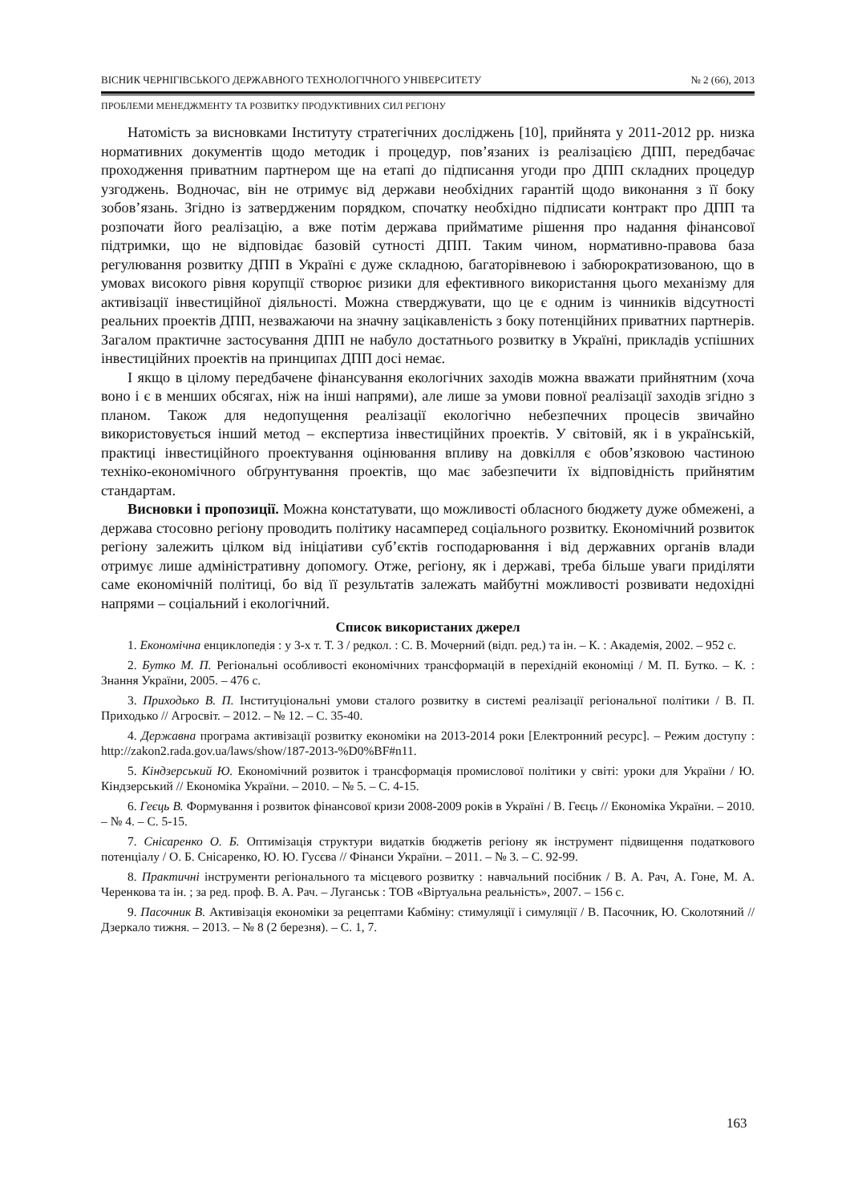ВІСНИК ЧЕРНІГІВСЬКОГО ДЕРЖАВНОГО ТЕХНОЛОГІЧНОГО УНІВЕРСИТЕТУ № 2 (66), 2013
ПРОБЛЕМИ МЕНЕДЖМЕНТУ ТА РОЗВИТКУ ПРОДУКТИВНИХ СИЛ РЕГІОНУ
Натомість за висновками Інституту стратегічних досліджень [10], прийнята у 2011-2012 рр. низка нормативних документів щодо методик і процедур, пов’язаних із реалізацією ДПП, передбачає проходження приватним партнером ще на етапі до підписання угоди про ДПП складних процедур узгоджень. Водночас, він не отримує від держави необхідних гарантій щодо виконання з її боку зобов’язань. Згідно із затвердженим порядком, спочатку необхідно підписати контракт про ДПП та розпочати його реалізацію, а вже потім держава прийматиме рішення про надання фінансової підтримки, що не відповідає базовій сутності ДПП. Таким чином, нормативно-правова база регулювання розвитку ДПП в Україні є дуже складною, багаторівневою і забюрократизованою, що в умовах високого рівня корупції створює ризики для ефективного використання цього механізму для активізації інвестиційної діяльності. Можна стверджувати, що це є одним із чинників відсутності реальних проектів ДПП, незважаючи на значну зацікавленість з боку потенційних приватних партнерів. Загалом практичне застосування ДПП не набуло достатнього розвитку в Україні, прикладів успішних інвестиційних проектів на принципах ДПП досі немає.
І якщо в цілому передбачене фінансування екологічних заходів можна вважати прийнятним (хоча воно і є в менших обсягах, ніж на інші напрями), але лише за умови повної реалізації заходів згідно з планом. Також для недопущення реалізації екологічно небезпечних процесів звичайно використовується інший метод – експертиза інвестиційних проектів. У світовій, як і в українській, практиці інвестиційного проектування оцінювання впливу на довкілля є обов’язковою частиною техніко-економічного обґрунтування проектів, що має забезпечити їх відповідність прийнятим стандартам.
Висновки і пропозиції. Можна констатувати, що можливості обласного бюджету дуже обмежені, а держава стосовно регіону проводить політику насамперед соціального розвитку. Економічний розвиток регіону залежить цілком від ініціативи суб’єктів господарювання і від державних органів влади отримує лише адміністративну допомогу. Отже, регіону, як і державі, треба більше уваги приділяти саме економічній політиці, бо від її результатів залежать майбутні можливості розвивати недохідні напрями – соціальний і екологічний.
Список використаних джерел
1. Економічна енциклопедія : у 3-х т. Т. 3 / редкол. : С. В. Мочерний (відп. ред.) та ін. – К. : Академія, 2002. – 952 с.
2. Бутко М. П. Регіональні особливості економічних трансформацій в перехідній економіці / М. П. Бутко. – К. : Знання України, 2005. – 476 с.
3. Приходько В. П. Інституціональні умови сталого розвитку в системі реалізації регіональної політики / В. П. Приходько // Агросвіт. – 2012. – № 12. – С. 35-40.
4. Державна програма активізації розвитку економіки на 2013-2014 роки [Електронний ресурс]. – Режим доступу : http://zakon2.rada.gov.ua/laws/show/187-2013-%D0%BF#n11.
5. Кіндзерський Ю. Економічний розвиток і трансформація промислової політики у світі: уроки для України / Ю. Кіндзерський // Економіка України. – 2010. – № 5. – С. 4-15.
6. Геєць В. Формування і розвиток фінансової кризи 2008-2009 років в Україні / В. Геєць // Економіка України. – 2010. – № 4. – С. 5-15.
7. Снісаренко О. Б. Оптимізація структури видатків бюджетів регіону як інструмент підвищення податкового потенціалу / О. Б. Снісаренко, Ю. Ю. Гусєва // Фінанси України. – 2011. – № 3. – С. 92-99.
8. Практичні інструменти регіонального та місцевого розвитку : навчальний посібник / В. А. Рач, А. Гоне, М. А. Черенкова та ін. ; за ред. проф. В. А. Рач. – Луганськ : ТОВ «Віртуальна реальність», 2007. – 156 с.
9. Пасочник В. Активізація економіки за рецептами Кабміну: стимуляції і симуляції / В. Пасочник, Ю. Сколотяний // Дзеркало тижня. – 2013. – № 8 (2 березня). – С. 1, 7.
163